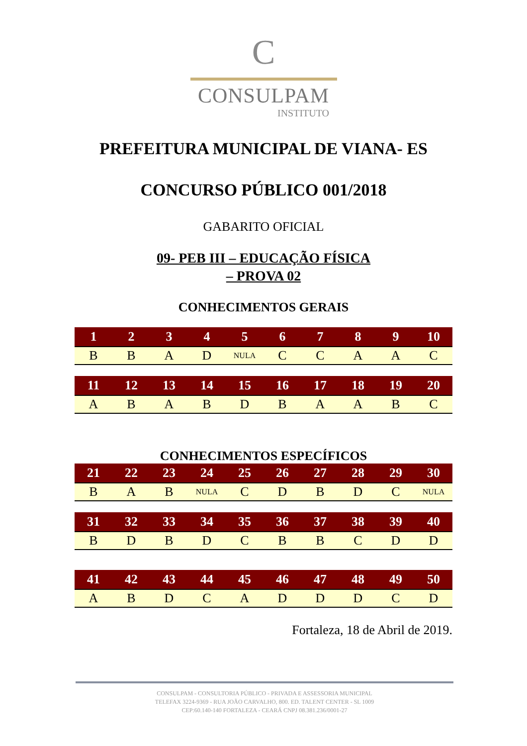C
CONSULPAM
INSTITUTO
PREFEITURA MUNICIPAL DE VIANA- ES
CONCURSO PÚBLICO 001/2018
GABARITO OFICIAL
09- PEB III – EDUCAÇÃO FÍSICA
– PROVA 02
CONHECIMENTOS GERAIS
| 1 | 2 | 3 | 4 | 5 | 6 | 7 | 8 | 9 | 10 |
| --- | --- | --- | --- | --- | --- | --- | --- | --- | --- |
| B | B | A | D | NULA | C | C | A | A | C |
| 11 | 12 | 13 | 14 | 15 | 16 | 17 | 18 | 19 | 20 |
| --- | --- | --- | --- | --- | --- | --- | --- | --- | --- |
| A | B | A | B | D | B | A | A | B | C |
CONHECIMENTOS ESPECÍFICOS
| 21 | 22 | 23 | 24 | 25 | 26 | 27 | 28 | 29 | 30 |
| --- | --- | --- | --- | --- | --- | --- | --- | --- | --- |
| B | A | B | NULA | C | D | B | D | C | NULA |
| 31 | 32 | 33 | 34 | 35 | 36 | 37 | 38 | 39 | 40 |
| --- | --- | --- | --- | --- | --- | --- | --- | --- | --- |
| B | D | B | D | C | B | B | C | D | D |
| 41 | 42 | 43 | 44 | 45 | 46 | 47 | 48 | 49 | 50 |
| --- | --- | --- | --- | --- | --- | --- | --- | --- | --- |
| A | B | D | C | A | D | D | D | C | D |
Fortaleza, 18 de Abril de 2019.
CONSULPAM - CONSULTORIA PÚBLICO - PRIVADA E ASSESSORIA MUNICIPAL
TELEFAX 3224-9369 - RUA JOÃO CARVALHO, 800. ED. TALENT CENTER - SL 1009
CEP:60.140-140 FORTALEZA - CEARÁ CNPJ 08.381.236/0001-27